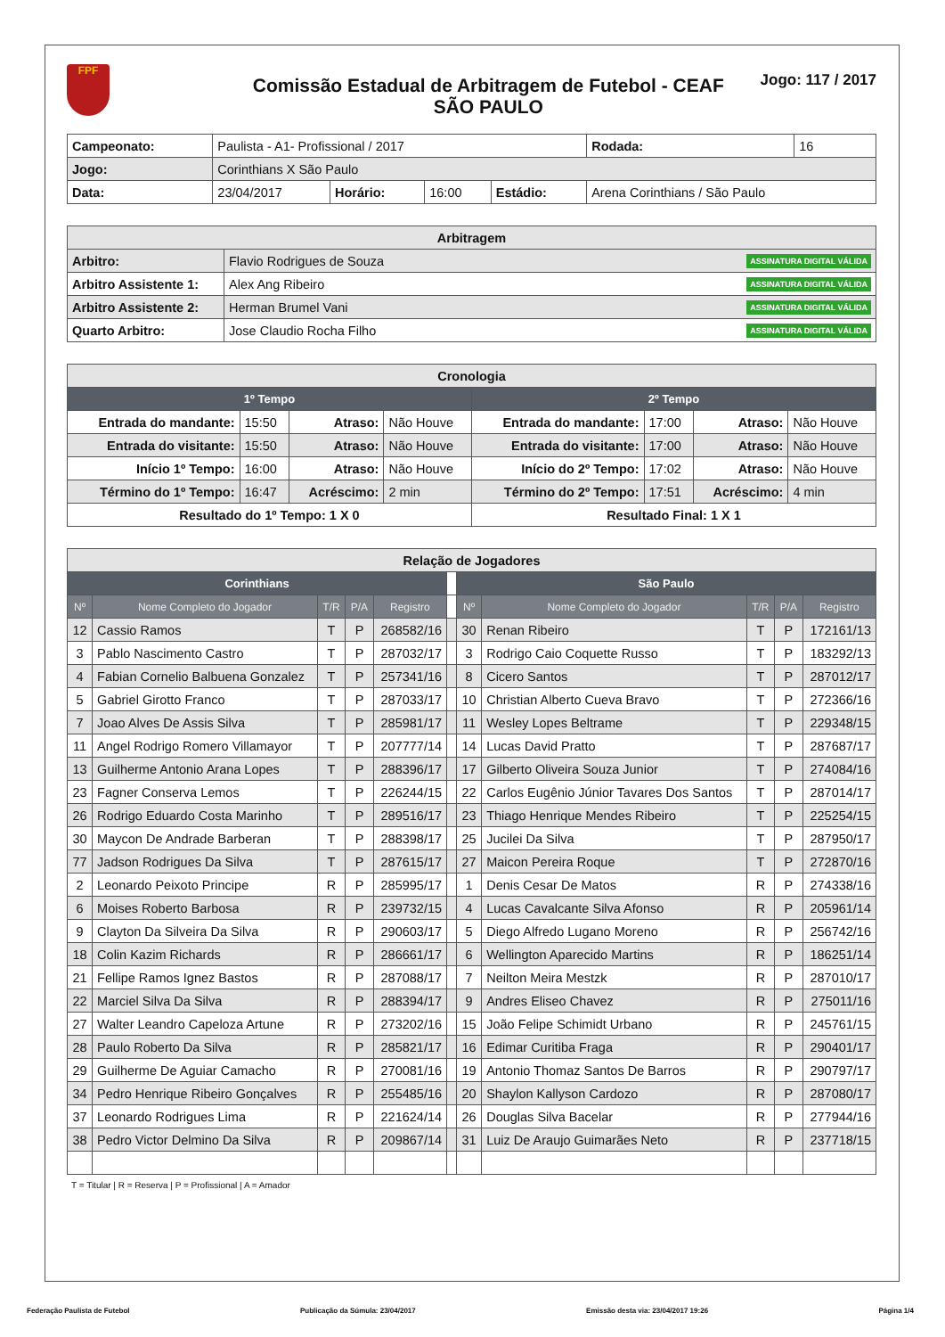FPF
Comissão Estadual de Arbitragem de Futebol - CEAF
SÃO PAULO
Jogo: 117 / 2017
| Campeonato: | Paulista - A1- Profissional / 2017 | | | | | Rodada: | 16 |
| Jogo: | Corinthians X São Paulo | | | | | | |
| Data: | 23/04/2017 | Horário: | 16:00 | Estádio: | Arena Corinthians / São Paulo | | |
| Arbitragem | |
| --- | --- |
| Arbitro: | Flavio Rodrigues de Souza ASSINATURA DIGITAL VÁLIDA |
| Arbitro Assistente 1: | Alex Ang Ribeiro ASSINATURA DIGITAL VÁLIDA |
| Arbitro Assistente 2: | Herman Brumel Vani ASSINATURA DIGITAL VÁLIDA |
| Quarto Arbitro: | Jose Claudio Rocha Filho ASSINATURA DIGITAL VÁLIDA |
| Cronologia | | | | | | | |
| --- | --- | --- | --- | --- | --- | --- | --- |
| 1º Tempo | | | | 2º Tempo | | | |
| Entrada do mandante: | 15:50 | Atraso: | Não Houve | Entrada do mandante: | 17:00 | Atraso: | Não Houve |
| Entrada do visitante: | 15:50 | Atraso: | Não Houve | Entrada do visitante: | 17:00 | Atraso: | Não Houve |
| Início 1º Tempo: | 16:00 | Atraso: | Não Houve | Início do 2º Tempo: | 17:02 | Atraso: | Não Houve |
| Término do 1º Tempo: | 16:47 | Acréscimo: | 2 min | Término do 2º Tempo: | 17:51 | Acréscimo: | 4 min |
| Resultado do 1º Tempo: 1 X 0 | | | | Resultado Final: 1 X 1 | | | |
| Relação de Jogadores | | | | | | | | | | |
| --- | --- | --- | --- | --- | --- | --- | --- | --- | --- | --- |
| Corinthians | | | | | | São Paulo | | | | |
| Nº | Nome Completo do Jogador | T/R | P/A | Registro | | Nº | Nome Completo do Jogador | T/R | P/A | Registro |
| 12 | Cassio Ramos | T | P | 268582/16 | | 30 | Renan Ribeiro | T | P | 172161/13 |
| 3 | Pablo Nascimento Castro | T | P | 287032/17 | | 3 | Rodrigo Caio Coquette Russo | T | P | 183292/13 |
| 4 | Fabian Cornelio Balbuena Gonzalez | T | P | 257341/16 | | 8 | Cicero Santos | T | P | 287012/17 |
| 5 | Gabriel Girotto Franco | T | P | 287033/17 | | 10 | Christian Alberto Cueva Bravo | T | P | 272366/16 |
| 7 | Joao Alves De Assis Silva | T | P | 285981/17 | | 11 | Wesley Lopes Beltrame | T | P | 229348/15 |
| 11 | Angel Rodrigo Romero Villamayor | T | P | 207777/14 | | 14 | Lucas David Pratto | T | P | 287687/17 |
| 13 | Guilherme Antonio Arana Lopes | T | P | 288396/17 | | 17 | Gilberto Oliveira Souza Junior | T | P | 274084/16 |
| 23 | Fagner Conserva Lemos | T | P | 226244/15 | | 22 | Carlos Eugênio Júnior Tavares Dos Santos | T | P | 287014/17 |
| 26 | Rodrigo Eduardo Costa Marinho | T | P | 289516/17 | | 23 | Thiago Henrique Mendes Ribeiro | T | P | 225254/15 |
| 30 | Maycon De Andrade Barberan | T | P | 288398/17 | | 25 | Jucilei Da Silva | T | P | 287950/17 |
| 77 | Jadson Rodrigues Da Silva | T | P | 287615/17 | | 27 | Maicon Pereira Roque | T | P | 272870/16 |
| 2 | Leonardo Peixoto Principe | R | P | 285995/17 | | 1 | Denis Cesar De Matos | R | P | 274338/16 |
| 6 | Moises Roberto Barbosa | R | P | 239732/15 | | 4 | Lucas Cavalcante Silva Afonso | R | P | 205961/14 |
| 9 | Clayton Da Silveira Da Silva | R | P | 290603/17 | | 5 | Diego Alfredo Lugano Moreno | R | P | 256742/16 |
| 18 | Colin Kazim Richards | R | P | 286661/17 | | 6 | Wellington Aparecido Martins | R | P | 186251/14 |
| 21 | Fellipe Ramos Ignez Bastos | R | P | 287088/17 | | 7 | Neilton Meira Mestzk | R | P | 287010/17 |
| 22 | Marciel Silva Da Silva | R | P | 288394/17 | | 9 | Andres Eliseo Chavez | R | P | 275011/16 |
| 27 | Walter Leandro Capeloza Artune | R | P | 273202/16 | | 15 | João Felipe Schimidt Urbano | R | P | 245761/15 |
| 28 | Paulo Roberto Da Silva | R | P | 285821/17 | | 16 | Edimar Curitiba Fraga | R | P | 290401/17 |
| 29 | Guilherme De Aguiar Camacho | R | P | 270081/16 | | 19 | Antonio Thomaz Santos De Barros | R | P | 290797/17 |
| 34 | Pedro Henrique Ribeiro Gonçalves | R | P | 255485/16 | | 20 | Shaylon Kallyson Cardozo | R | P | 287080/17 |
| 37 | Leonardo Rodrigues Lima | R | P | 221624/14 | | 26 | Douglas Silva Bacelar | R | P | 277944/16 |
| 38 | Pedro Victor Delmino Da Silva | R | P | 209867/14 | | 31 | Luiz De Araujo Guimarães Neto | R | P | 237718/15 |
T = Titular | R = Reserva | P = Profissional | A = Amador
Federação Paulista de Futebol Publicação da Súmula: 23/04/2017 Emissão desta via: 23/04/2017 19:26 Página 1/4